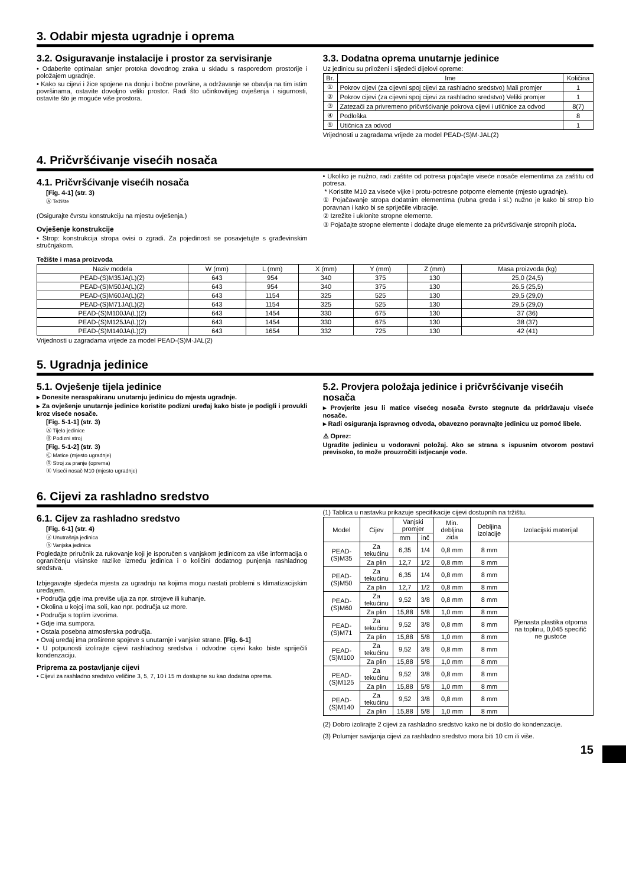3. Odabir mjesta ugradnje i oprema
3.2. Osiguravanje instalacije i prostor za servisiranje
• Odaberite optimalan smjer protoka dovodnog zraka u skladu s rasporedom prostorije i položajem ugradnje.
• Kako su cijevi i žice spojene na donju i bočne površine, a održavanje se obavlja na tim istim površinama, ostavite dovoljno veliki prostor. Radi što učinkovitijeg ovješenja i sigurnosti, ostavite što je moguće više prostora.
3.3. Dodatna oprema unutarnje jedinice
Uz jedinicu su priloženi i sljedeći dijelovi opreme:
| Br. | Ime | Količina |
| --- | --- | --- |
| ① | Pokrov cijevi (za cijevni spoj cijevi za rashladno sredstvo) Mali promjer | 1 |
| ② | Pokrov cijevi (za cijevni spoj cijevi za rashladno sredstvo) Veliki promjer | 1 |
| ③ | Zatezači za privremeno pričvršćivanje pokrova cijevi i utičnice za odvod | 8(7) |
| ④ | Podloška | 8 |
| ⑤ | Utičnica za odvod | 1 |
Vrijednosti u zagradama vrijede za model PEAD-(S)M·JAL(2)
4. Pričvršćivanje visećih nosača
4.1. Pričvršćivanje visećih nosača
[Fig. 4-1] (str. 3)
Ⓐ Težište
(Osigurajte čvrstu konstrukciju na mjestu ovješenja.)
Ovješenje konstrukcije
• Strop: konstrukcija stropa ovisi o zgradi. Za pojedinosti se posavjetujte s građevinskim stručnjakom.
• Ukoliko je nužno, radi zaštite od potresa pojačajte viseće nosače elementima za zaštitu od potresa.
* Koristite M10 za viseće vijke i protu-potresne potporne elemente (mjesto ugradnje).
① Pojačavanje stropa dodatnim elementima (rubna greda i sl.) nužno je kako bi strop bio poravnan i kako bi se spriječile vibracije.
② Izrežite i uklonite stropne elemente.
③ Pojačajte stropne elemente i dodajte druge elemente za pričvršćivanje stropnih ploča.
Težište i masa proizvoda
| Naziv modela | W (mm) | L (mm) | X (mm) | Y (mm) | Z (mm) | Masa proizvoda (kg) |
| --- | --- | --- | --- | --- | --- | --- |
| PEAD-(S)M35JA(L)(2) | 643 | 954 | 340 | 375 | 130 | 25,0 (24,5) |
| PEAD-(S)M50JA(L)(2) | 643 | 954 | 340 | 375 | 130 | 26,5 (25,5) |
| PEAD-(S)M60JA(L)(2) | 643 | 1154 | 325 | 525 | 130 | 29,5 (29,0) |
| PEAD-(S)M71JA(L)(2) | 643 | 1154 | 325 | 525 | 130 | 29,5 (29,0) |
| PEAD-(S)M100JA(L)(2) | 643 | 1454 | 330 | 675 | 130 | 37 (36) |
| PEAD-(S)M125JA(L)(2) | 643 | 1454 | 330 | 675 | 130 | 38 (37) |
| PEAD-(S)M140JA(L)(2) | 643 | 1654 | 332 | 725 | 130 | 42 (41) |
Vrijednosti u zagradama vrijede za model PEAD-(S)M·JAL(2)
5. Ugradnja jedinice
5.1. Ovješenje tijela jedinice
▸ Donesite neraspakiranu unutarnju jedinicu do mjesta ugradnje.
▸ Za ovješenje unutarnje jedinice koristite podizni uređaj kako biste je podigli i provukli kroz viseće nosače.
[Fig. 5-1-1] (str. 3)
Ⓐ Tijelo jedinice
Ⓑ Podizni stroj
[Fig. 5-1-2] (str. 3)
Ⓒ Matice (mjesto ugradnje)
Ⓓ Stroj za pranje (oprema)
Ⓔ Viseći nosač M10 (mjesto ugradnje)
5.2. Provjera položaja jedinice i pričvršćivanje visećih nosača
▸ Provjerite jesu li matice visećeg nosača čvrsto stegnute da pridržavaju viseće nosače.
▸ Radi osiguranja ispravnog odvoda, obavezno poravnajte jedinicu uz pomoć libele.
⚠ Oprez:
Ugradite jedinicu u vodoravni položaj. Ako se strana s ispusnim otvorom postavi previsoko, to može prouzročiti istjecanje vode.
6. Cijevi za rashladno sredstvo
6.1. Cijev za rashladno sredstvo
[Fig. 6-1] (str. 4)
ⓐ Unutrašnja jedinica
ⓑ Vanjska jedinica
Pogledajte priručnik za rukovanje koji je isporučen s vanjskom jedinicom za više informacija o ograničenju visinske razlike između jedinica i o količini dodatnog punjenja rashladnog sredstva.
Izbjegavajte sljedeća mjesta za ugradnju na kojima mogu nastati problemi s klimatizacijskim uređajem.
• Područja gdje ima previše ulja za npr. strojeve ili kuhanje.
• Okolina u kojoj ima soli, kao npr. područja uz more.
• Područja s toplim izvorima.
• Gdje ima sumpora.
• Ostala posebna atmosferska područja.
• Ovaj uređaj ima proširene spojeve s unutarnje i vanjske strane. [Fig. 6-1]
• U potpunosti izolirajte cijevi rashladnog sredstva i odvodne cijevi kako biste spriječili kondenzaciju.
Priprema za postavljanje cijevi
• Cijevi za rashladno sredstvo veličine 3, 5, 7, 10 i 15 m dostupne su kao dodatna oprema.
(1) Tablica u nastavku prikazuje specifikacije cijevi dostupnih na tržištu.
| Model | Cijev | Vanjski promjer | | Min. debljina zida | Debljina izolacije | Izolacijski materijal |
| --- | --- | --- | --- | --- | --- | --- |
| | | mm | inč | | | |
| PEAD-(S)M35 | Za tekućinu | 6,35 | 1/4 | 0,8 mm | 8 mm | Pjenasta plastika otporna na toplinu, 0,045 specifič ne gustoće |
| | Za plin | 12,7 | 1/2 | 0,8 mm | 8 mm | |
| PEAD-(S)M50 | Za tekućinu | 6,35 | 1/4 | 0,8 mm | 8 mm | |
| | Za plin | 12,7 | 1/2 | 0,8 mm | 8 mm | |
| PEAD-(S)M60 | Za tekućinu | 9,52 | 3/8 | 0,8 mm | 8 mm | |
| | Za plin | 15,88 | 5/8 | 1,0 mm | 8 mm | |
| PEAD-(S)M71 | Za tekućinu | 9,52 | 3/8 | 0,8 mm | 8 mm | |
| | Za plin | 15,88 | 5/8 | 1,0 mm | 8 mm | |
| PEAD-(S)M100 | Za tekućinu | 9,52 | 3/8 | 0,8 mm | 8 mm | |
| | Za plin | 15,88 | 5/8 | 1,0 mm | 8 mm | |
| PEAD-(S)M125 | Za tekućinu | 9,52 | 3/8 | 0,8 mm | 8 mm | |
| | Za plin | 15,88 | 5/8 | 1,0 mm | 8 mm | |
| PEAD-(S)M140 | Za tekućinu | 9,52 | 3/8 | 0,8 mm | 8 mm | |
| | Za plin | 15,88 | 5/8 | 1,0 mm | 8 mm | |
(2) Dobro izolirajte 2 cijevi za rashladno sredstvo kako ne bi došlo do kondenzacije.
(3) Polumjer savijanja cijevi za rashladno sredstvo mora biti 10 cm ili više.
15